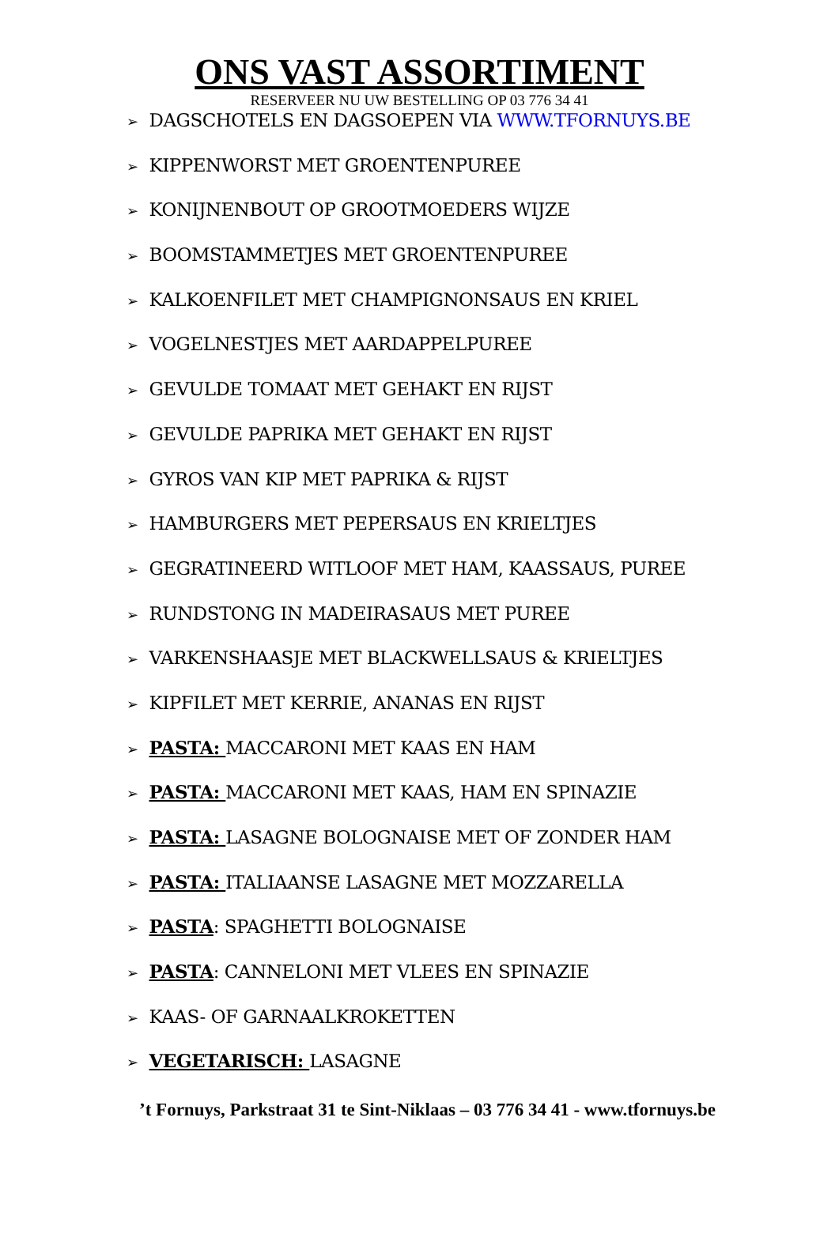ONS VAST ASSORTIMENT
RESERVEER NU UW BESTELLING OP 03 776 34 41
➢ DAGSCHOTELS EN DAGSOEPEN VIA WWW.TFORNUYS.BE
➢ KIPPENWORST MET GROENTENPUREE
➢ KONIJNENBOUT OP GROOTMOEDERS WIJZE
➢ BOOMSTAMMETJES MET GROENTENPUREE
➢ KALKOENFILET MET CHAMPIGNONSAUS EN KRIEL
➢ VOGELNESTJES MET AARDAPPELPUREE
➢ GEVULDE TOMAAT MET GEHAKT EN RIJST
➢ GEVULDE PAPRIKA MET GEHAKT EN RIJST
➢ GYROS VAN KIP MET PAPRIKA & RIJST
➢ HAMBURGERS MET PEPERSAUS EN KRIELTJES
➢ GEGRATINEERD WITLOOF MET HAM, KAASSAUS, PUREE
➢ RUNDSTONG IN MADEIRASAUS MET PUREE
➢ VARKENSHAASJE MET BLACKWELLSAUS & KRIELTJES
➢ KIPFILET MET KERRIE, ANANAS EN RIJST
➢ PASTA: MACCARONI MET KAAS EN HAM
➢ PASTA: MACCARONI MET KAAS, HAM EN SPINAZIE
➢ PASTA: LASAGNE BOLOGNAISE MET OF ZONDER HAM
➢ PASTA: ITALIAANSE LASAGNE MET MOZZARELLA
➢ PASTA: SPAGHETTI BOLOGNAISE
➢ PASTA: CANNELONI MET VLEES EN SPINAZIE
➢ KAAS- OF GARNAALKROKETTEN
➢ VEGETARISCH: LASAGNE
’t Fornuys, Parkstraat 31 te Sint-Niklaas – 03 776 34 41 - www.tfornuys.be